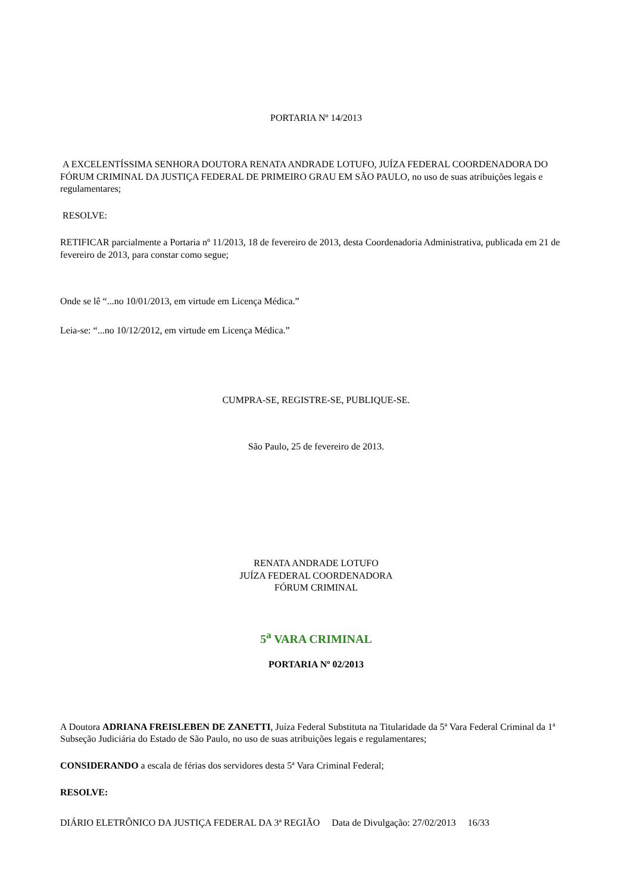PORTARIA Nº 14/2013
A EXCELENTÍSSIMA SENHORA DOUTORA RENATA ANDRADE LOTUFO, JUÍZA FEDERAL COORDENADORA DO FÓRUM CRIMINAL DA JUSTIÇA FEDERAL DE PRIMEIRO GRAU EM SÃO PAULO, no uso de suas atribuições legais e regulamentares;
RESOLVE:
RETIFICAR parcialmente a Portaria nº 11/2013, 18 de fevereiro de 2013, desta Coordenadoria Administrativa, publicada em 21 de fevereiro de 2013, para constar como segue;
Onde se lê “...no 10/01/2013, em virtude em Licença Médica.”
Leia-se: “...no 10/12/2012, em virtude em Licença Médica.”
CUMPRA-SE, REGISTRE-SE, PUBLIQUE-SE.
São Paulo, 25 de fevereiro de 2013.
RENATA ANDRADE LOTUFO
JUÍZA FEDERAL COORDENADORA
FÓRUM CRIMINAL
5<sup>a</sup> VARA CRIMINAL
PORTARIA Nº 02/2013
A Doutora ADRIANA FREISLEBEN DE ZANETTI, Juíza Federal Substituta na Titularidade da 5ª Vara Federal Criminal da 1ª Subseção Judiciária do Estado de São Paulo, no uso de suas atribuições legais e regulamentares;
CONSIDERANDO a escala de férias dos servidores desta 5ª Vara Criminal Federal;
RESOLVE:
DIÁRIO ELETRÔNICO DA JUSTIÇA FEDERAL DA 3ª REGIÃO Data de Divulgação: 27/02/2013 16/33